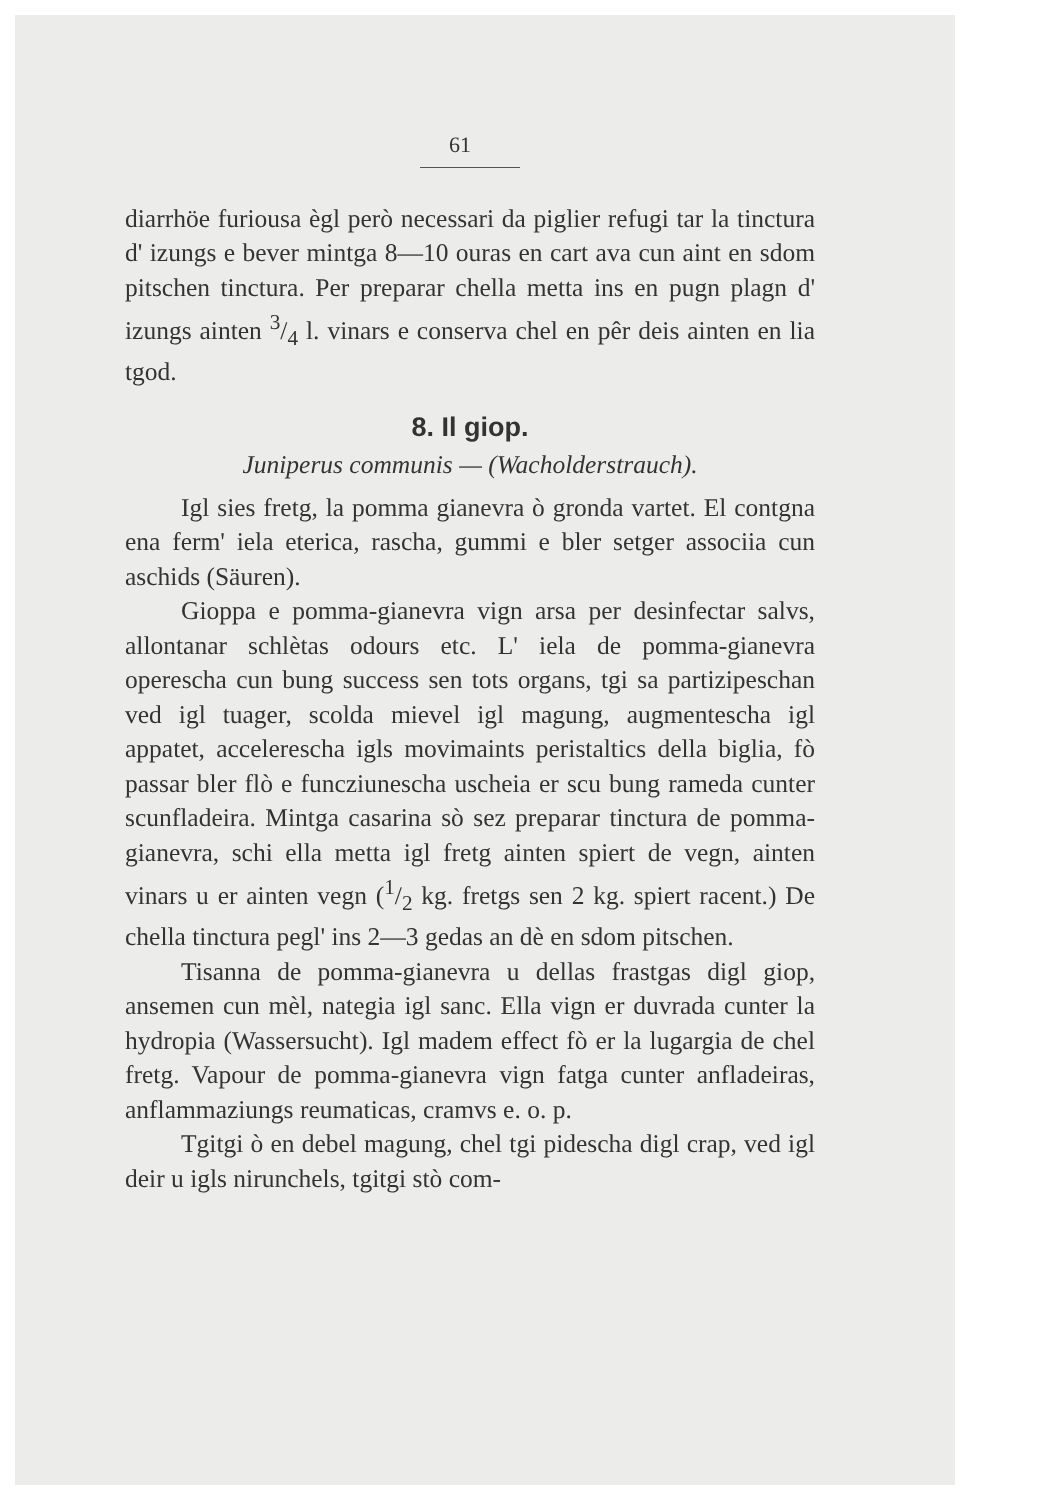61
diarrhöe furiousa ègl però necessari da piglier refugi tar la tinctura d' izungs e bever mintga 8—10 ouras en cart ava cun aint en sdom pitschen tinctura. Per preparar chella metta ins en pugn plagn d' izungs ainten 3/4 l. vinars e conserva chel en pêr deis ainten en lia tgod.
8. Il giop.
Juniperus communis — (Wacholderstrauch).
Igl sies fretg, la pomma gianevra ò gronda vartet. El contgna ena ferm' iela eterica, rascha, gummi e bler setger associia cun aschids (Säuren).
Gioppa e pomma-gianevra vign arsa per desinfectar salvs, allontanar schlètas odours etc. L' iela de pomma-gianevra operescha cun bung success sen tots organs, tgi sa partizipeschan ved igl tuager, scolda mievel igl magung, augmentescha igl appatet, accelerescha igls movimaints peristaltics della biglia, fò passar bler flò e funcziunescha uscheia er scu bung rameda cunter scunfladeira. Mintga casarina sò sez preparar tinctura de pomma-gianevra, schi ella metta igl fretg ainten spiert de vegn, ainten vinars u er ainten vegn (1/2 kg. fretgs sen 2 kg. spiert racent.) De chella tinctura pegl' ins 2—3 gedas an dè en sdom pitschen.
Tisanna de pomma-gianevra u dellas frastgas digl giop, ansemen cun mèl, nategia igl sanc. Ella vign er duvrada cunter la hydropia (Wassersucht). Igl madem effect fò er la lugargia de chel fretg. Vapour de pomma-gianevra vign fatga cunter anfladeiras, anflammaziungs reumaticas, cramvs e. o. p.
Tgitgi ò en debel magung, chel tgi pidescha digl crap, ved igl deir u igls nirunchels, tgitgi stò com-